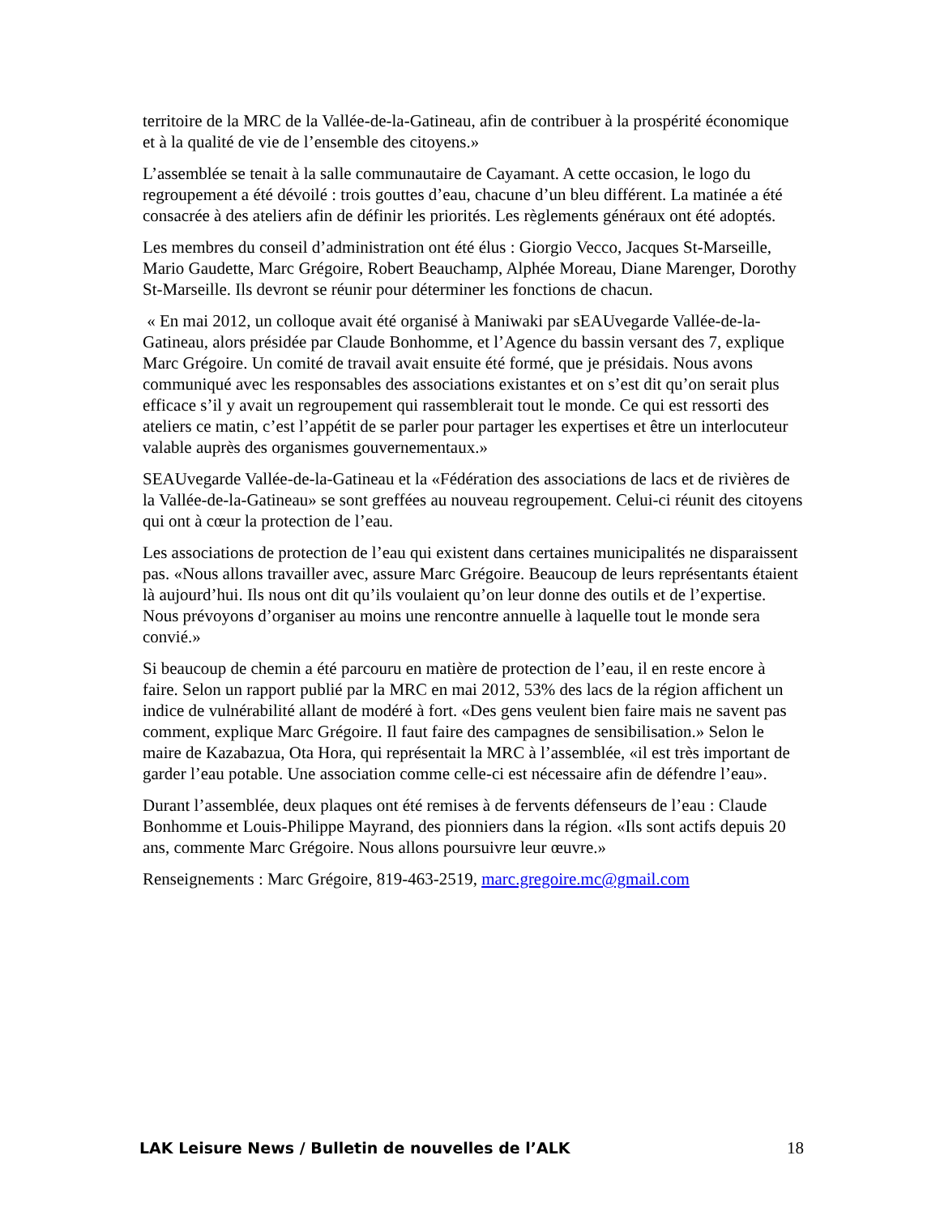territoire de la MRC de la Vallée-de-la-Gatineau, afin de contribuer à la prospérité économique et à la qualité de vie de l’ensemble des citoyens.»
L’assemblée se tenait à la salle communautaire de Cayamant. A cette occasion, le logo du regroupement a été dévoilé : trois gouttes d’eau, chacune d’un bleu différent. La matinée a été consacrée à des ateliers afin de définir les priorités. Les règlements généraux ont été adoptés.
Les membres du conseil d’administration ont été élus : Giorgio Vecco, Jacques St-Marseille, Mario Gaudette, Marc Grégoire, Robert Beauchamp, Alphée Moreau, Diane Marenger, Dorothy St-Marseille. Ils devront se réunir pour déterminer les fonctions de chacun.
« En mai 2012, un colloque avait été organisé à Maniwaki par sEAUvegarde Vallée-de-la-Gatineau, alors présidée par Claude Bonhomme, et l’Agence du bassin versant des 7, explique Marc Grégoire. Un comité de travail avait ensuite été formé, que je présidais. Nous avons communiqué avec les responsables des associations existantes et on s’est dit qu’on serait plus efficace s’il y avait un regroupement qui rassemblerait tout le monde. Ce qui est ressorti des ateliers ce matin, c’est l’appétit de se parler pour partager les expertises et être un interlocuteur valable auprès des organismes gouvernementaux.»
SEAUvegarde Vallée-de-la-Gatineau et la «Fédération des associations de lacs et de rivières de la Vallée-de-la-Gatineau» se sont greffées au nouveau regroupement. Celui-ci réunit des citoyens qui ont à cœur la protection de l’eau.
Les associations de protection de l’eau qui existent dans certaines municipalités ne disparaissent pas. «Nous allons travailler avec, assure Marc Grégoire. Beaucoup de leurs représentants étaient là aujourd’hui. Ils nous ont dit qu’ils voulaient qu’on leur donne des outils et de l’expertise. Nous prévoyons d’organiser au moins une rencontre annuelle à laquelle tout le monde sera convié.»
Si beaucoup de chemin a été parcouru en matière de protection de l’eau, il en reste encore à faire. Selon un rapport publié par la MRC en mai 2012, 53% des lacs de la région affichent un indice de vulnérabilité allant de modéré à fort. «Des gens veulent bien faire mais ne savent pas comment, explique Marc Grégoire. Il faut faire des campagnes de sensibilisation.» Selon le maire de Kazabazua, Ota Hora, qui représentait la MRC à l’assemblée, «il est très important de garder l’eau potable. Une association comme celle-ci est nécessaire afin de défendre l’eau».
Durant l’assemblée, deux plaques ont été remises à de fervents défenseurs de l’eau : Claude Bonhomme et Louis-Philippe Mayrand, des pionniers dans la région. «Ils sont actifs depuis 20 ans, commente Marc Grégoire. Nous allons poursuivre leur œuvre.»
Renseignements : Marc Grégoire, 819-463-2519, marc.gregoire.mc@gmail.com
LAK Leisure News / Bulletin de nouvelles de l’ALK 18